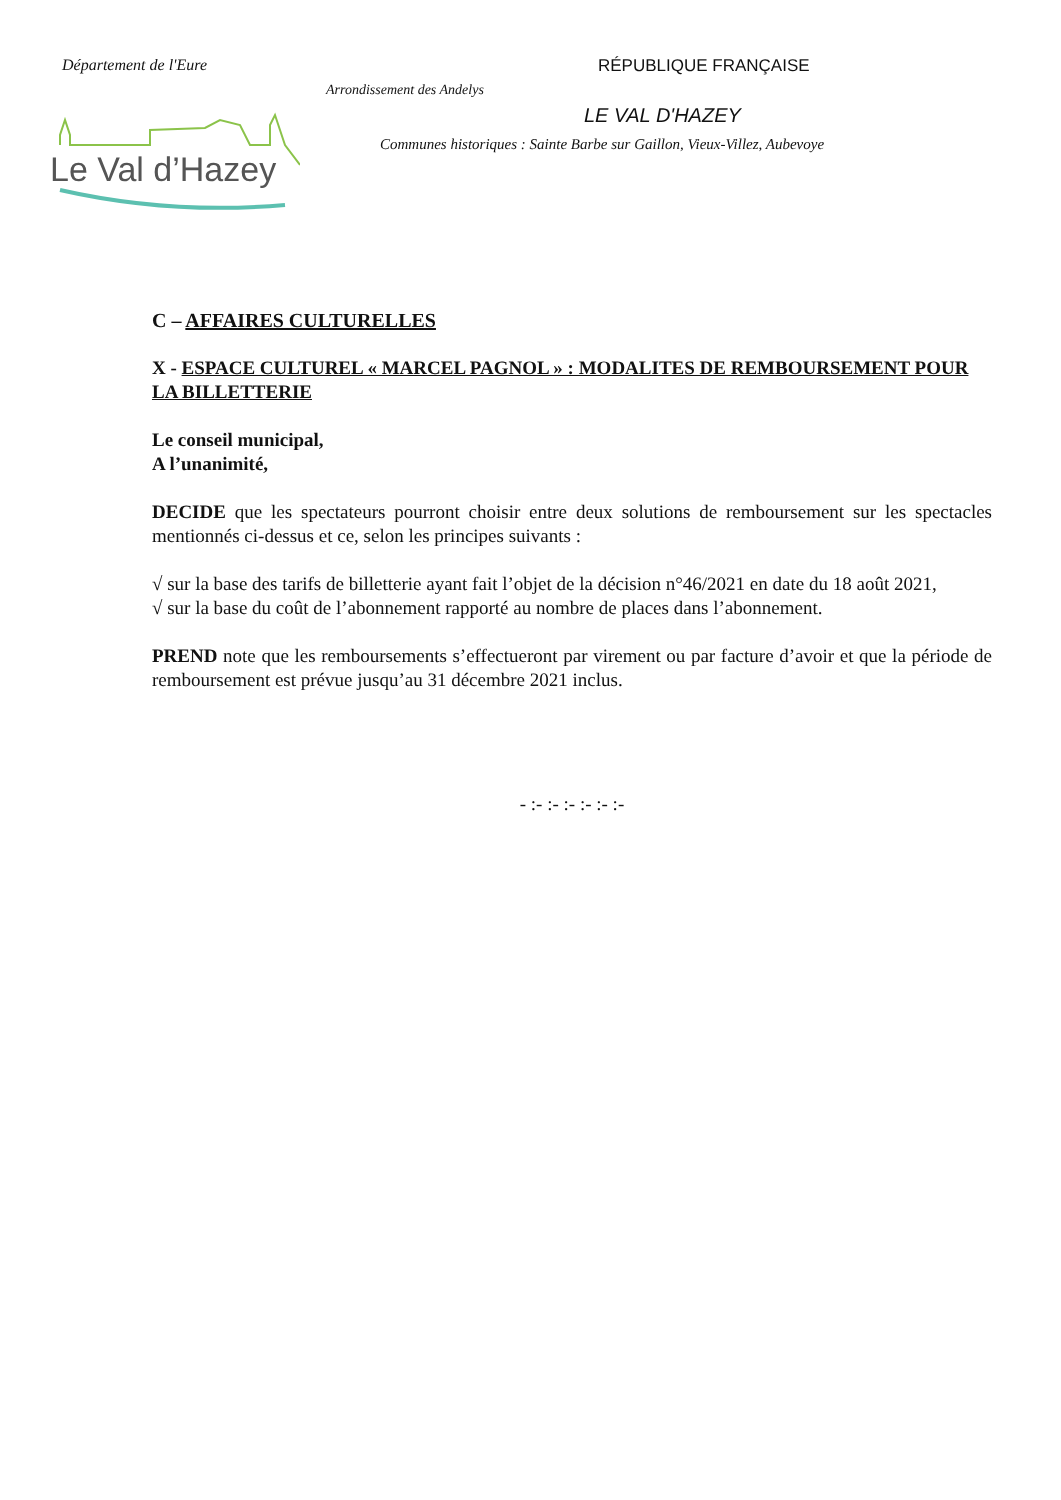Département de l'Eure RÉPUBLIQUE FRANÇAISE
Arrondissement des Andelys
LE VAL D'HAZEY
Communes historiques : Sainte Barbe sur Gaillon, Vieux-Villez, Aubevoye
Le Val d’Hazey
C – AFFAIRES CULTURELLES
X - ESPACE CULTUREL « MARCEL PAGNOL » : MODALITES DE REMBOURSEMENT POUR LA BILLETTERIE
Le conseil municipal,
A l’unanimité,
DECIDE que les spectateurs pourront choisir entre deux solutions de remboursement sur les spectacles mentionnés ci-dessus et ce, selon les principes suivants :
√ sur la base des tarifs de billetterie ayant fait l’objet de la décision n°46/2021 en date du 18 août 2021,
√ sur la base du coût de l’abonnement rapporté au nombre de places dans l’abonnement.
PREND note que les remboursements s’effectueront par virement ou par facture d’avoir et que la période de remboursement est prévue jusqu’au 31 décembre 2021 inclus.
- :- :- :- :- :- :-